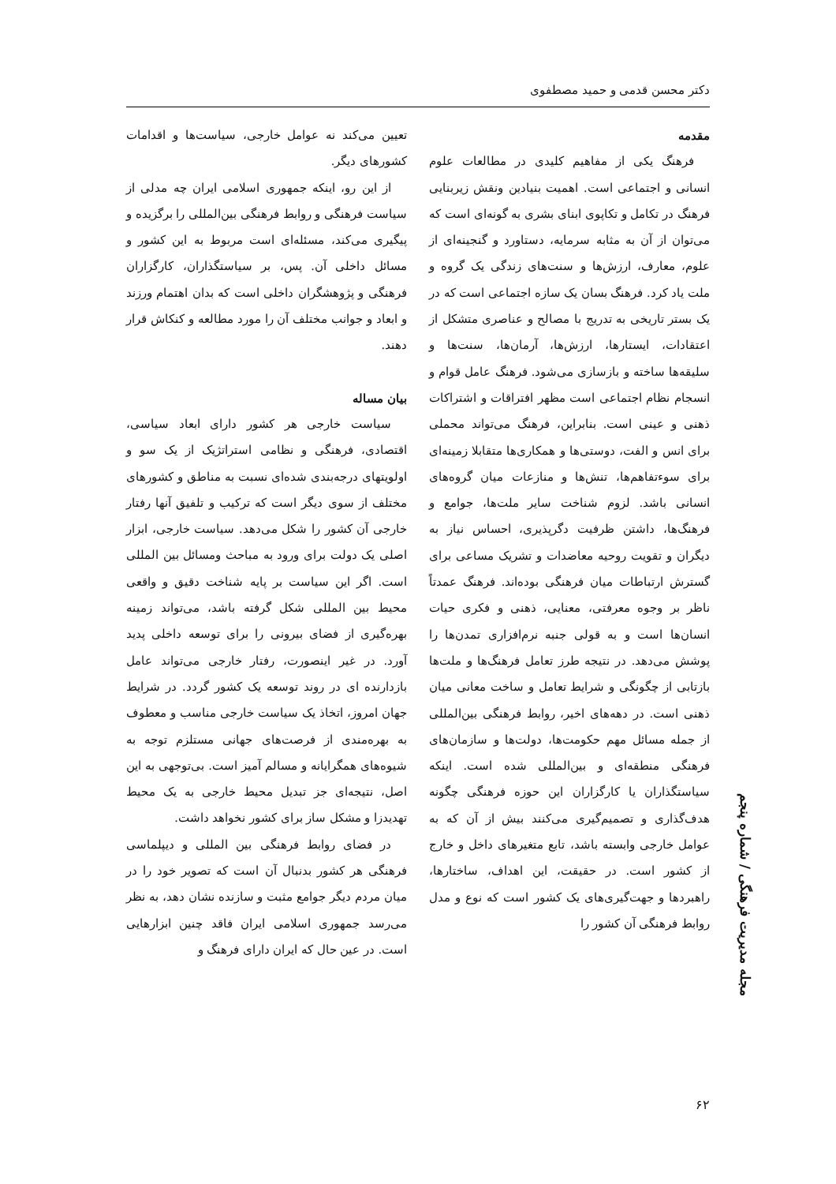دکتر محسن قدمی و حمید مصطفوی
مقدمه
فرهنگ یکی از مفاهیم کلیدی در مطالعات علوم انسانی و اجتماعی است. اهمیت بنیادین ونقش زیربنایی فرهنگ در تکامل و تکاپوی ابنای بشری به گونه‌ای است که می‌توان از آن به مثابه سرمایه، دستاورد و گنجینه‌ای از علوم، معارف، ارزش‌ها و سنت‌های زندگی یک گروه و ملت یاد کرد. فرهنگ بسان یک سازه اجتماعی است که در یک بستر تاریخی به تدریج با مصالح و عناصری متشکل از اعتقادات، ایستارها، ارزش‌ها، آرمان‌ها، سنت‌ها و سلیقه‌ها ساخته و بازسازی می‌شود. فرهنگ عامل قوام و انسجام نظام اجتماعی است مظهر افتراقات و اشتراکات ذهنی و عینی است. بنابراین، فرهنگ می‌تواند محملی برای انس و الفت، دوستی‌ها و همکاری‌ها متقابلا زمینه‌ای برای سوءتفاهم‌ها، تنش‌ها و منازعات میان گروه‌های انسانی باشد. لزوم شناخت سایر ملت‌ها، جوامع و فرهنگ‌ها، داشتن ظرفیت دگرپذیری، احساس نیاز به دیگران و تقویت روحیه معاضدات و تشریک مساعی برای گسترش ارتباطات میان فرهنگی بوده‌اند. فرهنگ عمدتاً ناظر بر وجوه معرفتی، معنایی، ذهنی و فکری حیات انسان‌ها است و به قولی جنبه نرم‌افزاری تمدن‌ها را پوشش می‌دهد. در نتیجه طرز تعامل فرهنگ‌ها و ملت‌ها بازتابی از چگونگی و شرایط تعامل و ساخت معانی میان ذهنی است. در دهه‌های اخیر، روابط فرهنگی بین‌المللی از جمله مسائل مهم حکومت‌ها، دولت‌ها و سازمان‌های فرهنگی منطقه‌ای و بین‌المللی شده است. اینکه سیاستگذاران یا کارگزاران این حوزه فرهنگی چگونه هدف‌گذاری و تصمیم‌گیری می‌کنند بیش از آن که به عوامل خارجی وابسته باشد، تابع متغیرهای داخل و خارج از کشور است. در حقیقت، این اهداف، ساختارها، راهبردها و جهت‌گیری‌های یک کشور است که نوع و مدل روابط فرهنگی آن کشور را
تعیین می‌کند نه عوامل خارجی، سیاست‌ها و اقدامات کشورهای دیگر.
از این رو، اینکه جمهوری اسلامی ایران چه مدلی از سیاست فرهنگی و روابط فرهنگی بین‌المللی را برگزیده و پیگیری می‌کند، مسئله‌ای است مربوط به این کشور و مسائل داخلی آن. پس، بر سیاستگذاران، کارگزاران فرهنگی و پژوهشگران داخلی است که بدان اهتمام ورزند و ابعاد و جوانب مختلف آن را مورد مطالعه و کنکاش قرار دهند.
بیان مساله
سیاست خارجی هر کشور دارای ابعاد سیاسی، اقتصادی، فرهنگی و نظامی استراتژیک از یک سو و اولویتهای درجه‌بندی شده‌ای نسبت به مناطق و کشورهای مختلف از سوی دیگر است که ترکیب و تلفیق آنها رفتار خارجی آن کشور را شکل می‌دهد. سیاست خارجی، ابزار اصلی یک دولت برای ورود به مباحث ومسائل بین المللی است. اگر این سیاست بر پایه شناخت دقیق و واقعی محیط بین المللی شکل گرفته باشد، می‌تواند زمینه بهره‌گیری از فضای بیرونی را برای توسعه داخلی پدید آورد. در غیر اینصورت، رفتار خارجی می‌تواند عامل بازدارنده ای در روند توسعه یک کشور گردد. در شرایط جهان امروز، اتخاذ یک سیاست خارجی مناسب و معطوف به بهره‌مندی از فرصت‌های جهانی مستلزم توجه به شیوه‌های همگرایانه و مسالم آمیز است. بی‌توجهی به این اصل، نتیجه‌ای جز تبدیل محیط خارجی به یک محیط تهدیدزا و مشکل ساز برای کشور نخواهد داشت.
در فضای روابط فرهنگی بین المللی و دیپلماسی فرهنگی هر کشور بدنبال آن است که تصویر خود را در میان مردم دیگر جوامع مثبت و سازنده نشان دهد، به نظر می‌رسد جمهوری اسلامی ایران فاقد چنین ابزارهایی است. در عین حال که ایران دارای فرهنگ و
مجله مدیریت فرهنگی / شماره پنجم
۶۲